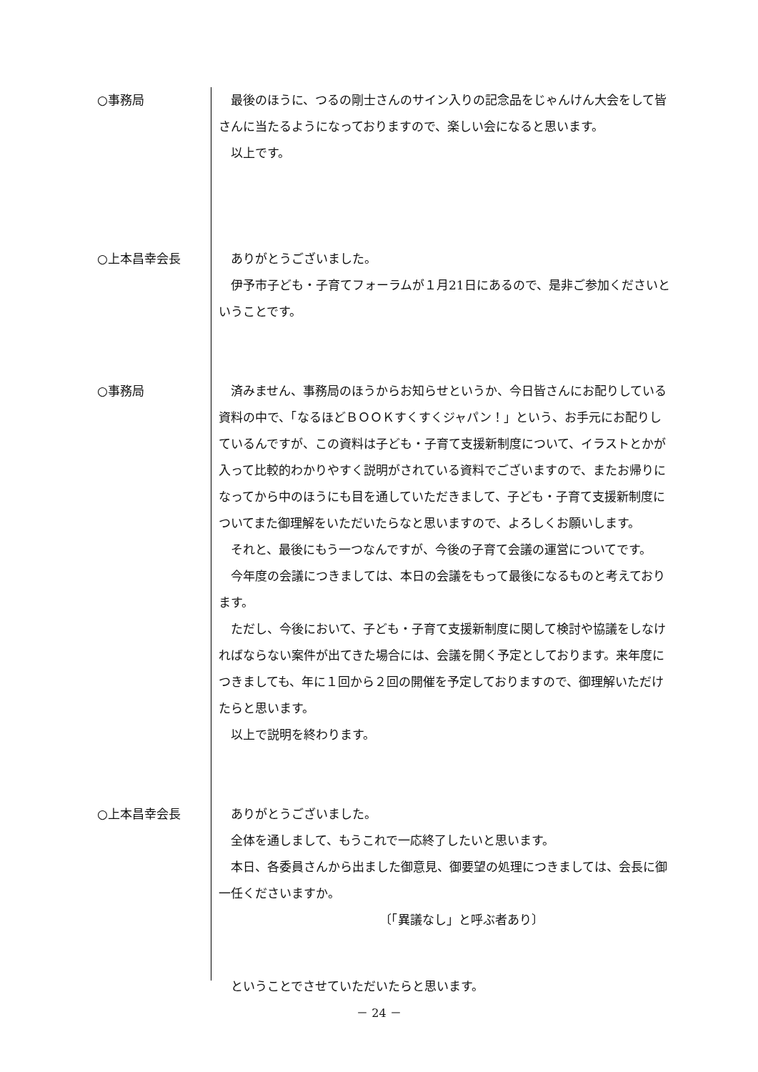○事務局 最後のほうに、つるの剛士さんのサイン入りの記念品をじゃんけん大会をして皆さんに当たるようになっておりますので、楽しい会になると思います。
以上です。
○上本昌幸会長 ありがとうございました。
伊予市子ども・子育てフォーラムが１月21日にあるので、是非ご参加くださいということです。
○事務局 済みません、事務局のほうからお知らせというか、今日皆さんにお配りしている資料の中で、「なるほどＢＯＯＫすくすくジャパン！」という、お手元にお配りしているんですが、この資料は子ども・子育て支援新制度について、イラストとかが入って比較的わかりやすく説明がされている資料でございますので、またお帰りになってから中のほうにも目を通していただきまして、子ども・子育て支援新制度についてまた御理解をいただいたらなと思いますので、よろしくお願いします。
それと、最後にもう一つなんですが、今後の子育て会議の運営についてです。
今年度の会議につきましては、本日の会議をもって最後になるものと考えております。
ただし、今後において、子ども・子育て支援新制度に関して検討や協議をしなければならない案件が出てきた場合には、会議を開く予定としております。来年度につきましても、年に１回から２回の開催を予定しておりますので、御理解いただけたらと思います。
以上で説明を終わります。
○上本昌幸会長 ありがとうございました。
全体を通しまして、もうこれで一応終了したいと思います。
本日、各委員さんから出ました御意見、御要望の処理につきましては、会長に御一任くださいますか。
〔「異議なし」と呼ぶ者あり〕
ということでさせていただいたらと思います。
－ 24 －